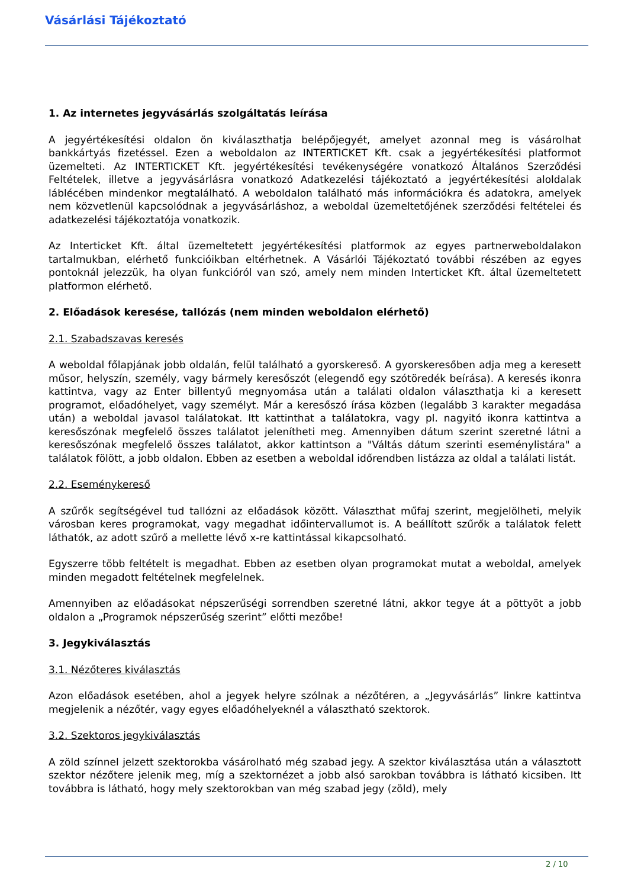Vásárlási Tájékoztató
1. Az internetes jegyvásárlás szolgáltatás leírása
A jegyértékesítési oldalon ön kiválaszthatja belépőjegyét, amelyet azonnal meg is vásárolhat bankkártyás fizetéssel. Ezen a weboldalon az INTERTICKET Kft. csak a jegyértékesítési platformot üzemelteti. Az INTERTICKET Kft. jegyértékesítési tevékenységére vonatkozó Általános Szerződési Feltételek, illetve a jegyvásárlásra vonatkozó Adatkezelési tájékoztató a jegyértékesítési aloldalak láblécében mindenkor megtalálható. A weboldalon található más információkra és adatokra, amelyek nem közvetlenül kapcsolódnak a jegyvásárláshoz, a weboldal üzemeltetőjének szerződési feltételei és adatkezelési tájékoztatója vonatkozik.
Az Interticket Kft. által üzemeltetett jegyértékesítési platformok az egyes partnerweboldalakon tartalmukban, elérhető funkcióikban eltérhetnek. A Vásárlói Tájékoztató további részében az egyes pontoknál jelezzük, ha olyan funkcióról van szó, amely nem minden Interticket Kft. által üzemeltetett platformon elérhető.
2. Előadások keresése, tallózás (nem minden weboldalon elérhető)
2.1. Szabadszavas keresés
A weboldal főlapjának jobb oldalán, felül található a gyorskereső. A gyorskeresőben adja meg a keresett műsor, helyszín, személy, vagy bármely keresőszót (elegendő egy szótöredék beírása). A keresés ikonra kattintva, vagy az Enter billentyű megnyomása után a találati oldalon választhatja ki a keresett programot, előadóhelyet, vagy személyt. Már a keresőszó írása közben (legalább 3 karakter megadása után) a weboldal javasol találatokat. Itt kattinthat a találatokra, vagy pl. nagyitó ikonra kattintva a keresőszónak megfelelő összes találatot jelenítheti meg. Amennyiben dátum szerint szeretné látni a keresőszónak megfelelő összes találatot, akkor kattintson a "Váltás dátum szerinti eseménylistára" a találatok fölött, a jobb oldalon. Ebben az esetben a weboldal időrendben listázza az oldal a találati listát.
2.2. Eseménykereső
A szűrők segítségével tud tallózni az előadások között. Választhat műfaj szerint, megjelölheti, melyik városban keres programokat, vagy megadhat időintervallumot is. A beállított szűrők a találatok felett láthatók, az adott szűrő a mellette lévő x-re kattintással kikapcsolható.
Egyszerre több feltételt is megadhat. Ebben az esetben olyan programokat mutat a weboldal, amelyek minden megadott feltételnek megfelelnek.
Amennyiben az előadásokat népszerűségi sorrendben szeretné látni, akkor tegye át a pöttyöt a jobb oldalon a „Programok népszerűség szerint” előtti mezőbe!
3. Jegykiválasztás
3.1. Nézőteres kiválasztás
Azon előadások esetében, ahol a jegyek helyre szólnak a nézőtéren, a „Jegyvásárlás” linkre kattintva megjelenik a nézőtér, vagy egyes előadóhelyeknél a választható szektorok.
3.2. Szektoros jegykiválasztás
A zöld színnel jelzett szektorokba vásárolható még szabad jegy. A szektor kiválasztása után a választott szektor nézőtere jelenik meg, míg a szektornézet a jobb alsó sarokban továbbra is látható kicsiben. Itt továbbra is látható, hogy mely szektorokban van még szabad jegy (zöld), mely
2 / 10